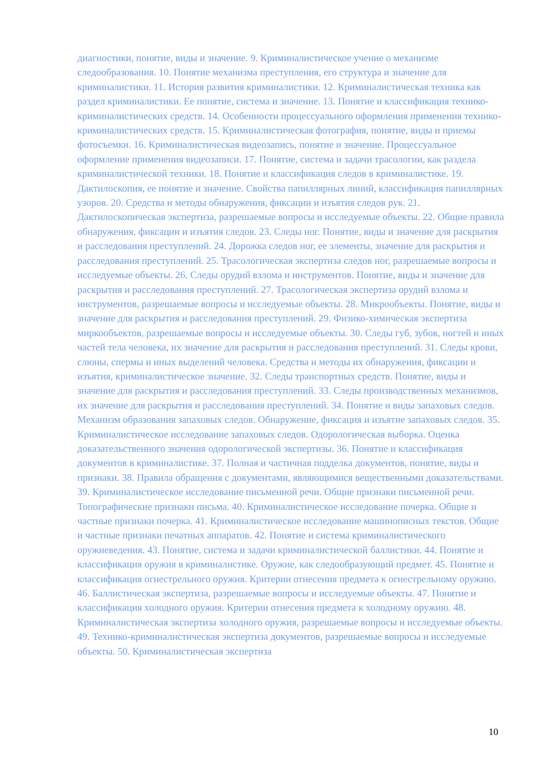диагностики, понятие, виды и значение. 9. Криминалистическое учение о механизме следообразования. 10. Понятие механизма преступления, его структура и значение для криминалистики. 11. История развития криминалистики. 12. Криминалистическая техника как раздел криминалистики. Ее понятие, система и значение. 13. Понятие и классификация технико-криминалистических средств. 14. Особенности процессуального оформления применения технико-криминалистических средств. 15. Криминалистическая фотография, понятие, виды и приемы фотосъемки. 16. Криминалистическая видеозапись, понятие и значение. Процессуальное оформление применения видеозаписи. 17. Понятие, система и задачи трасологии, как раздела криминалистической техники. 18. Понятие и классификация следов в криминалистике. 19. Дактилоскопия, ее понятие и значение. Свойства папиллярных линий, классификация папиллярных узоров. 20. Средства и методы обнаружения, фиксации и изъятия следов рук. 21. Дактилоскопическая экспертиза, разрешаемые вопросы и исследуемые объекты. 22. Общие правила обнаружения, фиксации и изъятия следов. 23. Следы ног. Понятие, виды и значение для раскрытия и расследования преступлений. 24. Дорожка следов ног, ее элементы, значение для раскрытия и расследования преступлений. 25. Трасологическая экспертиза следов ног, разрешаемые вопросы и исследуемые объекты. 26. Следы орудий взлома и инструментов. Понятие, виды и значение для раскрытия и расследования преступлений. 27. Трасологическая экспертиза орудий взлома и инструментов, разрешаемые вопросы и исследуемые объекты. 28. Микрообъекты. Понятие, виды и значение для раскрытия и расследования преступлений. 29. Физико-химическая экспертиза миркообъектов, разрешаемые вопросы и исследуемые объекты. 30. Следы губ, зубов, ногтей и иных частей тела человека, их значение для раскрытия и расследования преступлений. 31. Следы крови, слюны, спермы и иных выделений человека. Средства и методы их обнаружения, фиксации и изъятия, криминалистическое значение. 32. Следы транспортных средств. Понятие, виды и значение для раскрытия и расследования преступлений. 33. Следы производственных механизмов, их значение для раскрытия и расследования преступлений. 34. Понятие и виды запаховых следов. Механизм образования запаховых следов. Обнаружение, фиксация и изъятие запаховых следов. 35. Криминалистическое исследование запаховых следов. Одорологическая выборка. Оценка доказательственного значения одорологической экспертизы. 36. Понятие и классификация документов в криминалистике. 37. Полная и частичная подделка документов, понятие, виды и признаки. 38. Правила обращения с документами, являющимися вещественными доказательствами. 39. Криминалистическое исследование письменной речи. Общие признаки письменной речи. Топографические признаки письма. 40. Криминалистическое исследование почерка. Общие и частные признаки почерка. 41. Криминалистическое исследование машинописных текстов. Общие и частные признаки печатных аппаратов. 42. Понятие и система криминалистического оружиеведения. 43. Понятие, система и задачи криминалистической баллистики. 44. Понятие и классификация оружия в криминалистике. Оружие, как следообразующий предмет. 45. Понятие и классификация огнестрельного оружия. Критерии отнесения предмета к огнестрельному оружию. 46. Баллистическая экспертиза, разрешаемые вопросы и исследуемые объекты. 47. Понятие и классификация холодного оружия. Критерии отнесения предмета к холодному оружию. 48. Криминалистическая экспертиза холодного оружия, разрешаемые вопросы и исследуемые объекты. 49. Технико-криминалистическая экспертиза документов, разрешаемые вопросы и исследуемые объекты. 50. Криминалистическая экспертиза
10